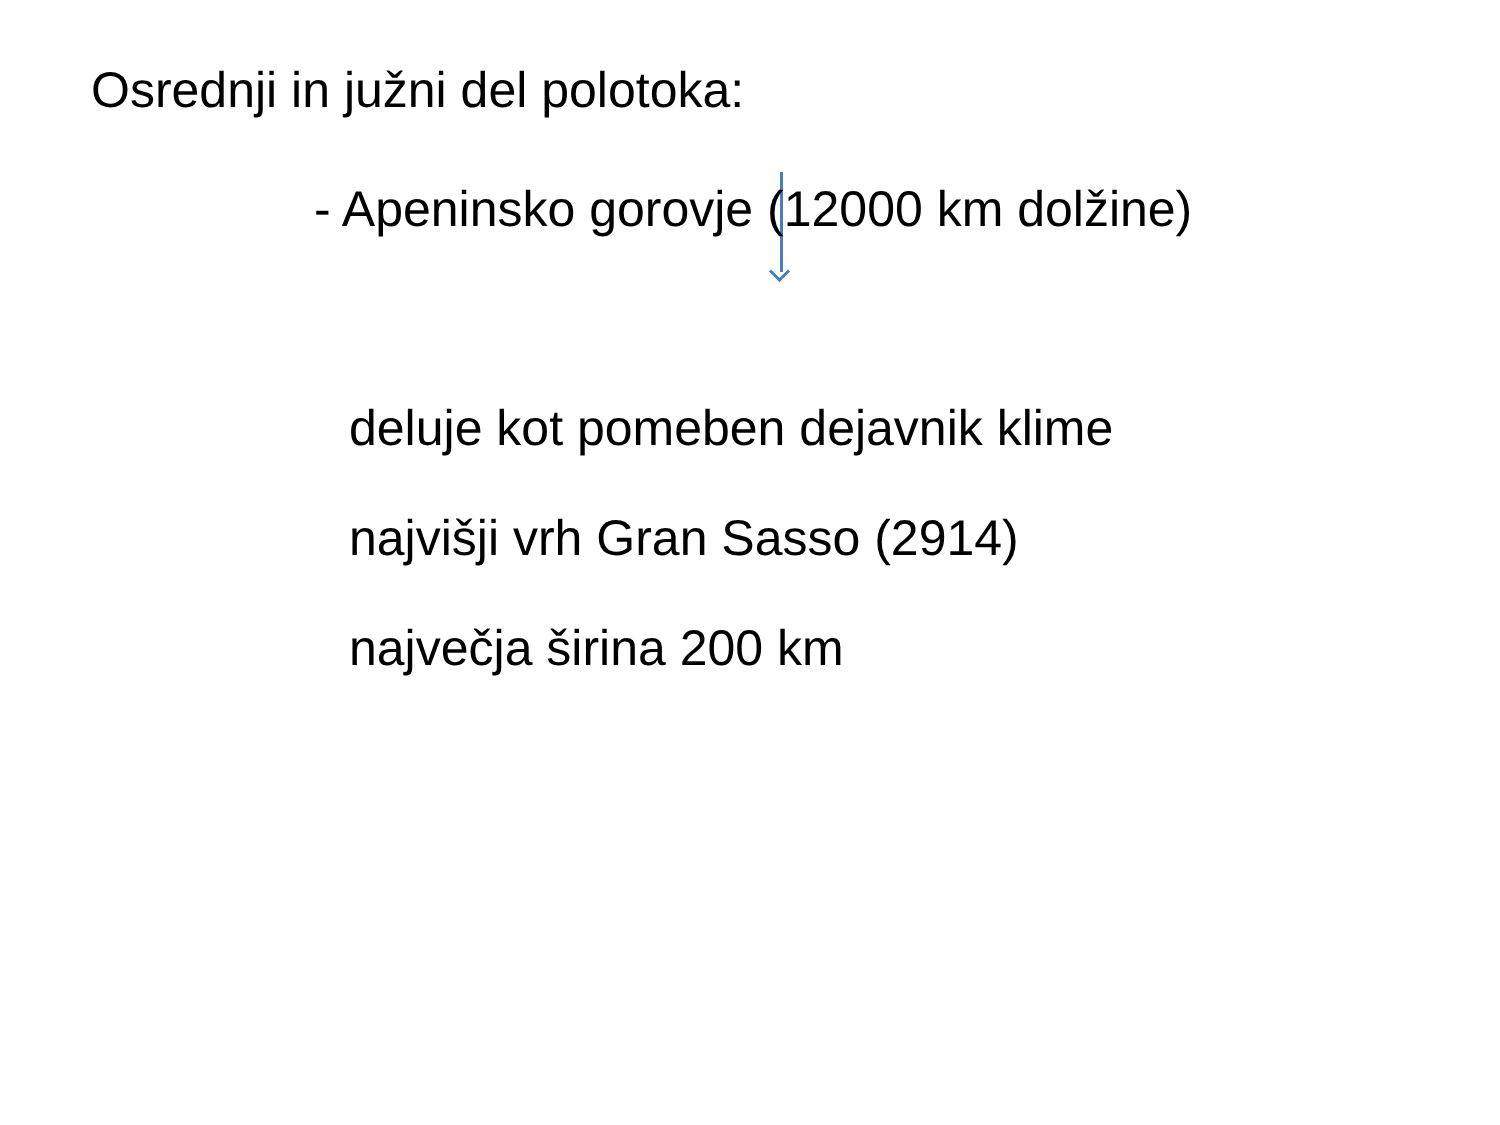Osrednji in južni del polotoka:
- Apeninsko gorovje (12000 km dolžine)
deluje kot pomeben dejavnik klime
najvišji vrh Gran Sasso (2914)
največja širina 200 km